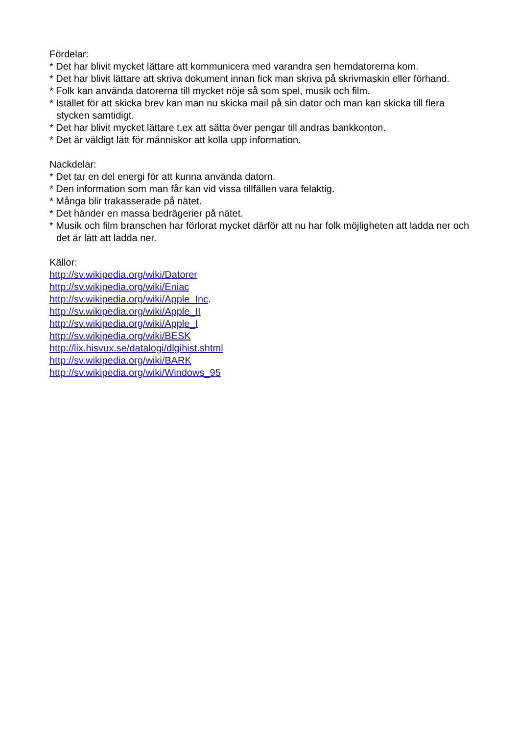Fördelar:
* Det har blivit mycket lättare att kommunicera med varandra sen hemdatorerna kom.
* Det har blivit lättare att skriva dokument innan fick man skriva på skrivmaskin eller förhand.
* Folk kan använda datorerna till mycket nöje så som spel, musik och film.
* Istället för att skicka brev kan man nu skicka mail på sin dator och man kan skicka till flera stycken samtidigt.
* Det har blivit mycket lättare t.ex att sätta över pengar till andras bankkonton.
* Det är väldigt lätt för människor att kolla upp information.
Nackdelar:
* Det tar en del energi för att kunna använda datorn.
* Den information som man får kan vid vissa tillfällen vara felaktig.
* Många blir trakasserade på nätet.
* Det händer en massa bedrägerier på nätet.
* Musik och film branschen har förlorat mycket därför att nu har folk möjligheten att ladda ner och det är lätt att ladda ner.
Källor:
http://sv.wikipedia.org/wiki/Datorer
http://sv.wikipedia.org/wiki/Eniac
http://sv.wikipedia.org/wiki/Apple_Inc.
http://sv.wikipedia.org/wiki/Apple_II
http://sv.wikipedia.org/wiki/Apple_I
http://sv.wikipedia.org/wiki/BESK
http://lix.hisvux.se/datalogi/dlgihist.shtml
http://sv.wikipedia.org/wiki/BARK
http://sv.wikipedia.org/wiki/Windows_95